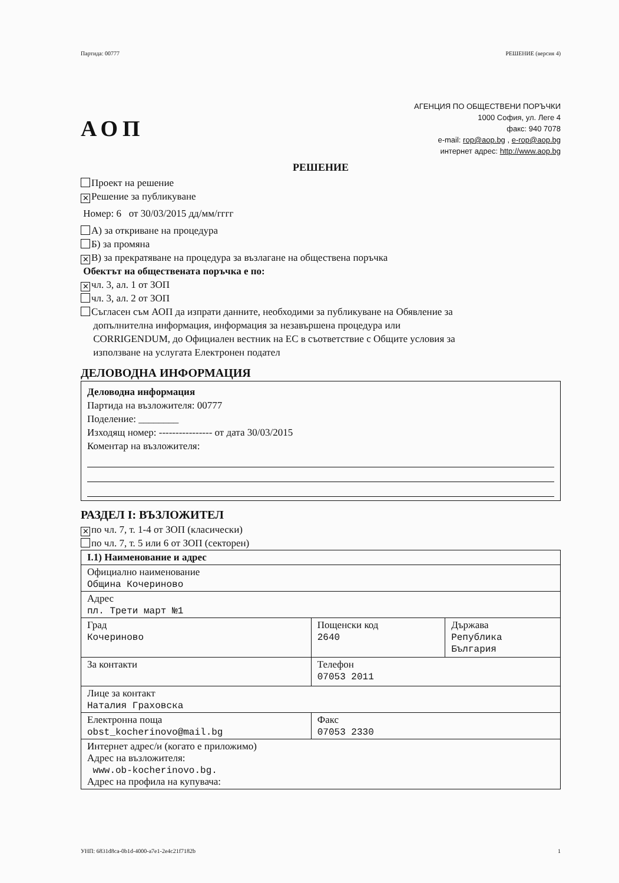Партида: 00777 РЕШЕНИЕ (версия 4)
АОП
АГЕНЦИЯ ПО ОБЩЕСТВЕНИ ПОРЪЧКИ
1000 София, ул. Леге 4
факс: 940 7078
e-mail: rop@aop.bg , e-rop@aop.bg
интернет адрес: http://www.aop.bg
РЕШЕНИЕ
Проект на решение
✕ Решение за публикуване
Номер: 6 от 30/03/2015 дд/мм/гггг
А) за откриване на процедура
Б) за промяна
✕ В) за прекратяване на процедура за възлагане на обществена поръчка
Обектът на обществената поръчка е по:
✕ чл. 3, ал. 1 от ЗОП
чл. 3, ал. 2 от ЗОП
Съгласен съм АОП да изпрати данните, необходими за публикуване на Обявление за
допълнителна информация, информация за незавършена процедура или
CORRIGENDUM, до Официален вестник на ЕС в съответствие с Общите условия за
използване на услугата Електронен подател
ДЕЛОВОДНА ИНФОРМАЦИЯ
Деловодна информация
Партида на възложителя: 00777
Поделение: ________
Изходящ номер: ---------------- от дата 30/03/2015
Коментар на възложителя:
РАЗДЕЛ I: ВЪЗЛОЖИТЕЛ
✕ по чл. 7, т. 1-4 от ЗОП (класически)
по чл. 7, т. 5 или 6 от ЗОП (секторен)
| I.1) Наименование и адрес | | |
| Официално наименование Община Кочериново | | |
| Адрес пл. Трети март №1 | | |
| Град Кочериново | Пощенски код 2640 | Държава Република България |
| За контакти | Телефон 07053 2011 | |
| Лице за контакт Наталия Граховска | | |
| Електронна поща obst_kocherinovo@mail.bg | Факс 07053 2330 | |
| Интернет адрес/и (когато е приложимо) Адрес на възложителя: www.ob-kocherinovo.bg. Адрес на профила на купувача: | | |
УНП: 6831d8ca-0b1d-4000-a7e1-2e4c21f7182b 1